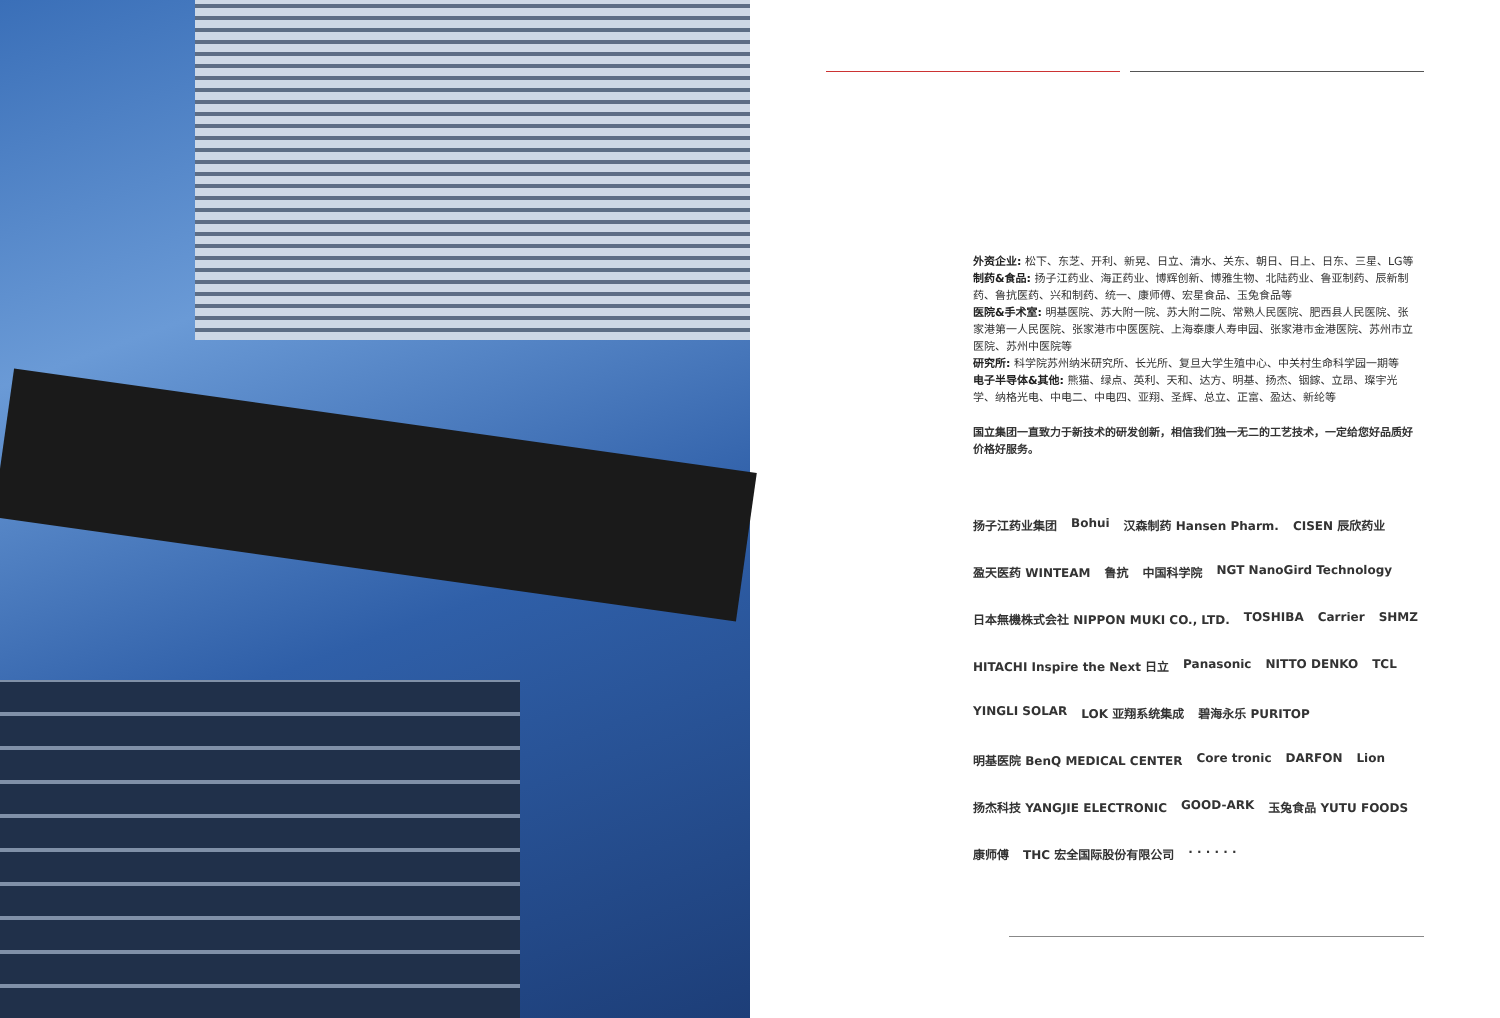外资企业: 松下、东芝、开利、新晃、日立、清水、关东、朝日、日上、日东、三星、LG等
制药&食品: 扬子江药业、海正药业、博辉创新、博雅生物、北陆药业、鲁亚制药、辰新制药、鲁抗医药、兴和制药、统一、康师傅、宏星食品、玉兔食品等
医院&手术室: 明基医院、苏大附一院、苏大附二院、常熟人民医院、肥西县人民医院、张家港第一人民医院、张家港市中医医院、上海泰康人寿申园、张家港市金港医院、苏州市立医院、苏州中医院等
研究所: 科学院苏州纳米研究所、长光所、复旦大学生殖中心、中关村生命科学园一期等
电子半导体&其他: 熊猫、绿点、英利、天和、达方、明基、扬杰、铟鎵、立昂、璨宇光学、纳格光电、中电二、中电四、亚翔、圣辉、总立、正富、盈达、新纶等
国立集团一直致力于新技术的研发创新，相信我们独一无二的工艺技术，一定给您好品质好价格好服务。
扬子江药业集团 Bohui 汉森制药 Hansen Pharm. CISEN 辰欣药业 盈天医药 WINTEAM 鲁抗 中国科学院 NGT NanoGird Technology 日本無機株式会社 NIPPON MUKI CO., LTD. TOSHIBA Carrier SHMZ HITACHI Inspire the Next 日立 Panasonic NITTO DENKO TCL YINGLI SOLAR LOK 亚翔系统集成 碧海永乐 PURITOP 明基医院 BenQ MEDICAL CENTER Core tronic DARFON Lion 扬杰科技 YANGJIE ELECTRONIC GOOD-ARK 玉兔食品 YUTU FOODS 康师傅 THC 宏全国际股份有限公司 · · · · · ·